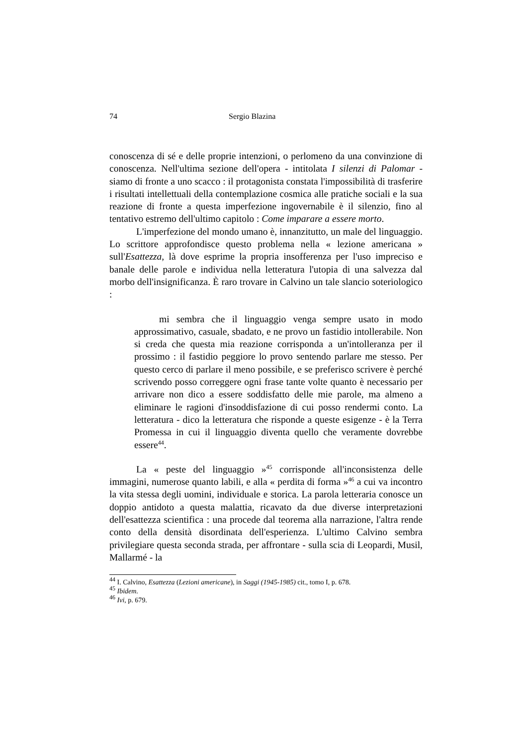74 Sergio Blazina
conoscenza di sé e delle proprie intenzioni, o perlomeno da una convinzione di conoscenza. Nell'ultima sezione dell'opera - intitolata I silenzi di Palomar - siamo di fronte a uno scacco : il protagonista constata l'impossibilità di trasferire i risultati intellettuali della contemplazione cosmica alle pratiche sociali e la sua reazione di fronte a questa imperfezione ingovernabile è il silenzio, fino al tentativo estremo dell'ultimo capitolo : Come imparare a essere morto.
L'imperfezione del mondo umano è, innanzitutto, un male del linguaggio. Lo scrittore approfondisce questo problema nella « lezione americana » sull'Esattezza, là dove esprime la propria insofferenza per l'uso impreciso e banale delle parole e individua nella letteratura l'utopia di una salvezza dal morbo dell'insignificanza. È raro trovare in Calvino un tale slancio soteriologico :
mi sembra che il linguaggio venga sempre usato in modo approssimativo, casuale, sbadato, e ne provo un fastidio intollerabile. Non si creda che questa mia reazione corrisponda a un'intolleranza per il prossimo : il fastidio peggiore lo provo sentendo parlare me stesso. Per questo cerco di parlare il meno possibile, e se preferisco scrivere è perché scrivendo posso correggere ogni frase tante volte quanto è necessario per arrivare non dico a essere soddisfatto delle mie parole, ma almeno a eliminare le ragioni d'insoddisfazione di cui posso rendermi conto. La letteratura - dico la letteratura che risponde a queste esigenze - è la Terra Promessa in cui il linguaggio diventa quello che veramente dovrebbe essere<sup>44</sup>.
La « peste del linguaggio »<sup>45</sup> corrisponde all'inconsistenza delle immagini, numerose quanto labili, e alla « perdita di forma »<sup>46</sup> a cui va incontro la vita stessa degli uomini, individuale e storica. La parola letteraria conosce un doppio antidoto a questa malattia, ricavato da due diverse interpretazioni dell'esattezza scientifica : una procede dal teorema alla narrazione, l'altra rende conto della densità disordinata dell'esperienza. L'ultimo Calvino sembra privilegiare questa seconda strada, per affrontare - sulla scia di Leopardi, Musil, Mallarmé - la
<sup>44</sup> I. Calvino, Esattezza (Lezioni americane), in Saggi (1945-1985) cit., tomo I, p. 678.
<sup>45</sup> Ibidem.
<sup>46</sup> Ivi, p. 679.